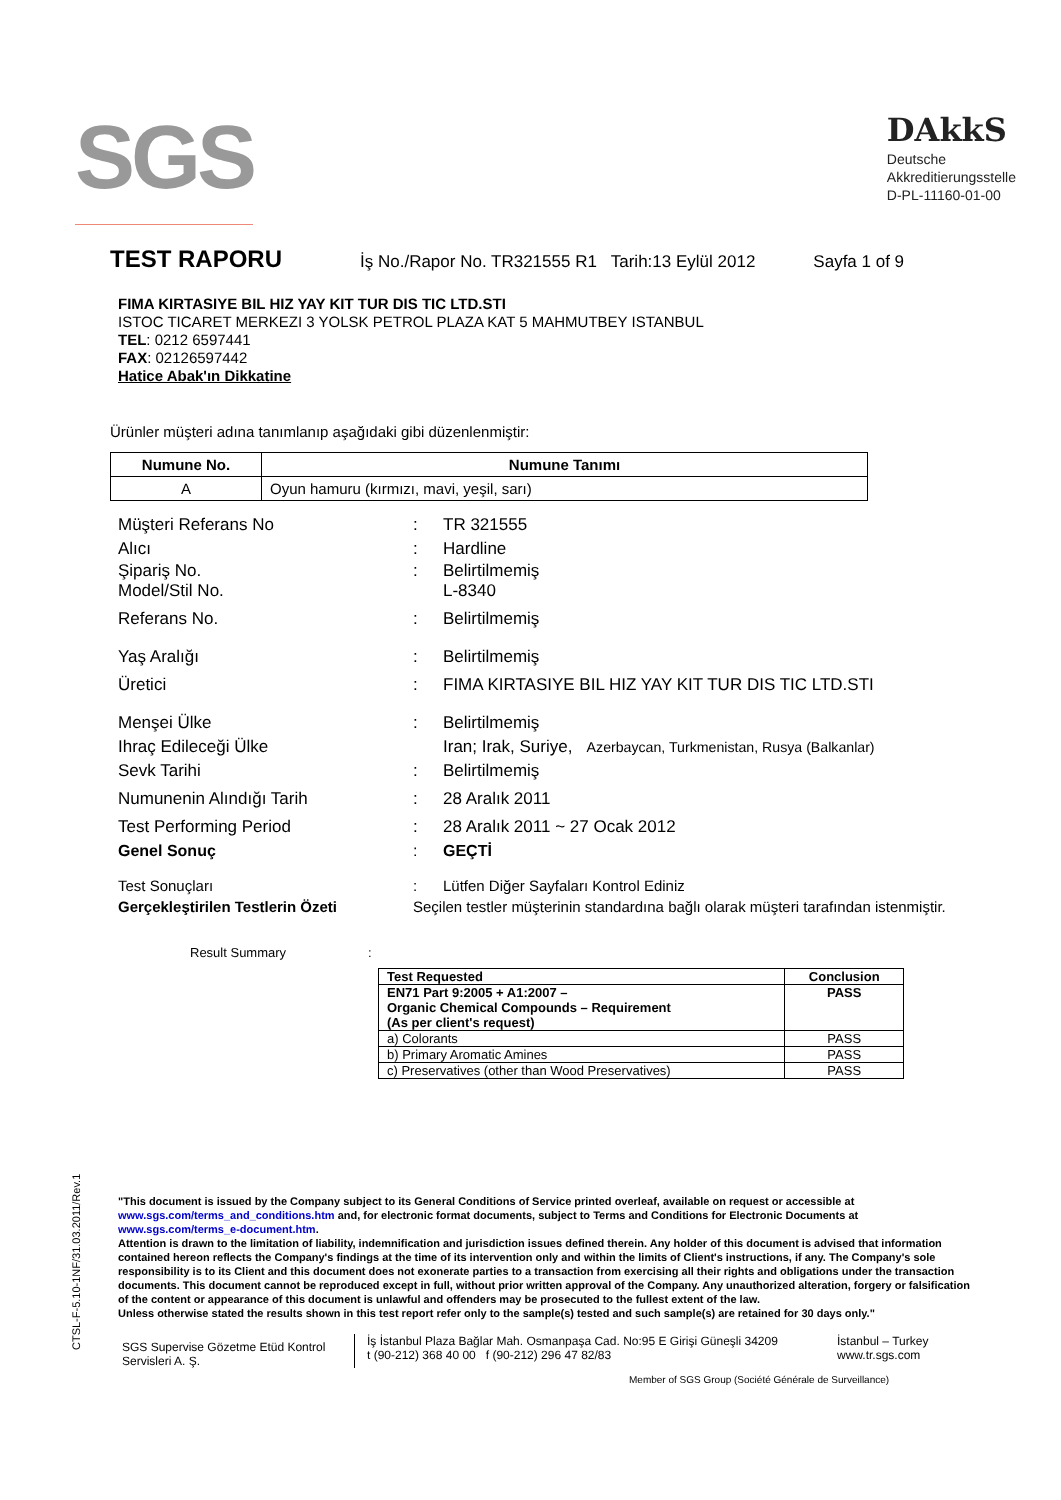SGS
DAkkS
Deutsche
Akkreditierungsstelle
D-PL-11160-01-00
TEST RAPORU
İş No./Rapor No. TR321555 R1 Tarih:13 Eylül 2012 Sayfa 1 of 9
FIMA KIRTASIYE BIL HIZ YAY KIT TUR DIS TIC LTD.STI
ISTOC TICARET MERKEZI 3 YOLSK PETROL PLAZA KAT 5 MAHMUTBEY ISTANBUL
TEL: 0212 6597441
FAX: 02126597442
Hatice Abak'ın Dikkatine
Ürünler müşteri adına tanımlanıp aşağıdaki gibi düzenlenmiştir:
| Numune No. | Numune Tanımı |
| --- | --- |
| A | Oyun hamuru (kırmızı, mavi, yeşil, sarı) |
Müşteri Referans No: TR 321555
Alıcı: Hardline
Şipariş No.
Model/Stil No.: Belirtilmemiş
L-8340
Referans No.: Belirtilmemiş
Yaş Aralığı: Belirtilmemiş
Üretici: FIMA KIRTASIYE BIL HIZ YAY KIT TUR DIS TIC LTD.STI
Menşei Ülke: Belirtilmemiş
Ihraç Edileceği Ülke Iran; Irak, Suriye, Azerbaycan, Turkmenistan, Rusya (Balkanlar)
Sevk Tarihi: Belirtilmemiş
Numunenin Alındığı Tarih: 28 Aralık 2011
Test Performing Period: 28 Aralık 2011 ~ 27 Ocak 2012
Genel Sonuç: GEÇTİ
Test Sonuçları: Lütfen Diğer Sayfaları Kontrol Ediniz
Gerçekleştirilen Testlerin Özeti Seçilen testler müşterinin standardına bağlı olarak müşteri tarafından istenmiştir.
Result Summary:
| Test Requested | Conclusion |
| --- | --- |
| EN71 Part 9:2005 + A1:2007 – Organic Chemical Compounds – Requirement (As per client's request) | PASS |
| a) Colorants | PASS |
| b) Primary Aromatic Amines | PASS |
| c) Preservatives (other than Wood Preservatives) | PASS |
"This document is issued by the Company subject to its General Conditions of Service printed overleaf, available on request or accessible at www.sgs.com/terms_and_conditions.htm and, for electronic format documents, subject to Terms and Conditions for Electronic Documents at www.sgs.com/terms_e-document.htm.
Attention is drawn to the limitation of liability, indemnification and jurisdiction issues defined therein. Any holder of this document is advised that information contained hereon reflects the Company's findings at the time of its intervention only and within the limits of Client's instructions, if any. The Company's sole responsibility is to its Client and this document does not exonerate parties to a transaction from exercising all their rights and obligations under the transaction documents. This document cannot be reproduced except in full, without prior written approval of the Company. Any unauthorized alteration, forgery or falsification of the content or appearance of this document is unlawful and offenders may be prosecuted to the fullest extent of the law.
Unless otherwise stated the results shown in this test report refer only to the sample(s) tested and such sample(s) are retained for 30 days only."
SGS Supervise Gözetme Etüd Kontrol Servisleri A. Ş.
İş İstanbul Plaza Bağlar Mah. Osmanpaşa Cad. No:95 E Girişi Güneşli 34209
t (90-212) 368 40 00 f (90-212) 296 47 82/83
İstanbul – Turkey
www.tr.sgs.com
Member of SGS Group (Société Générale de Surveillance)
CTSL-F-5.10-1NF/31.03.2011/Rev.1